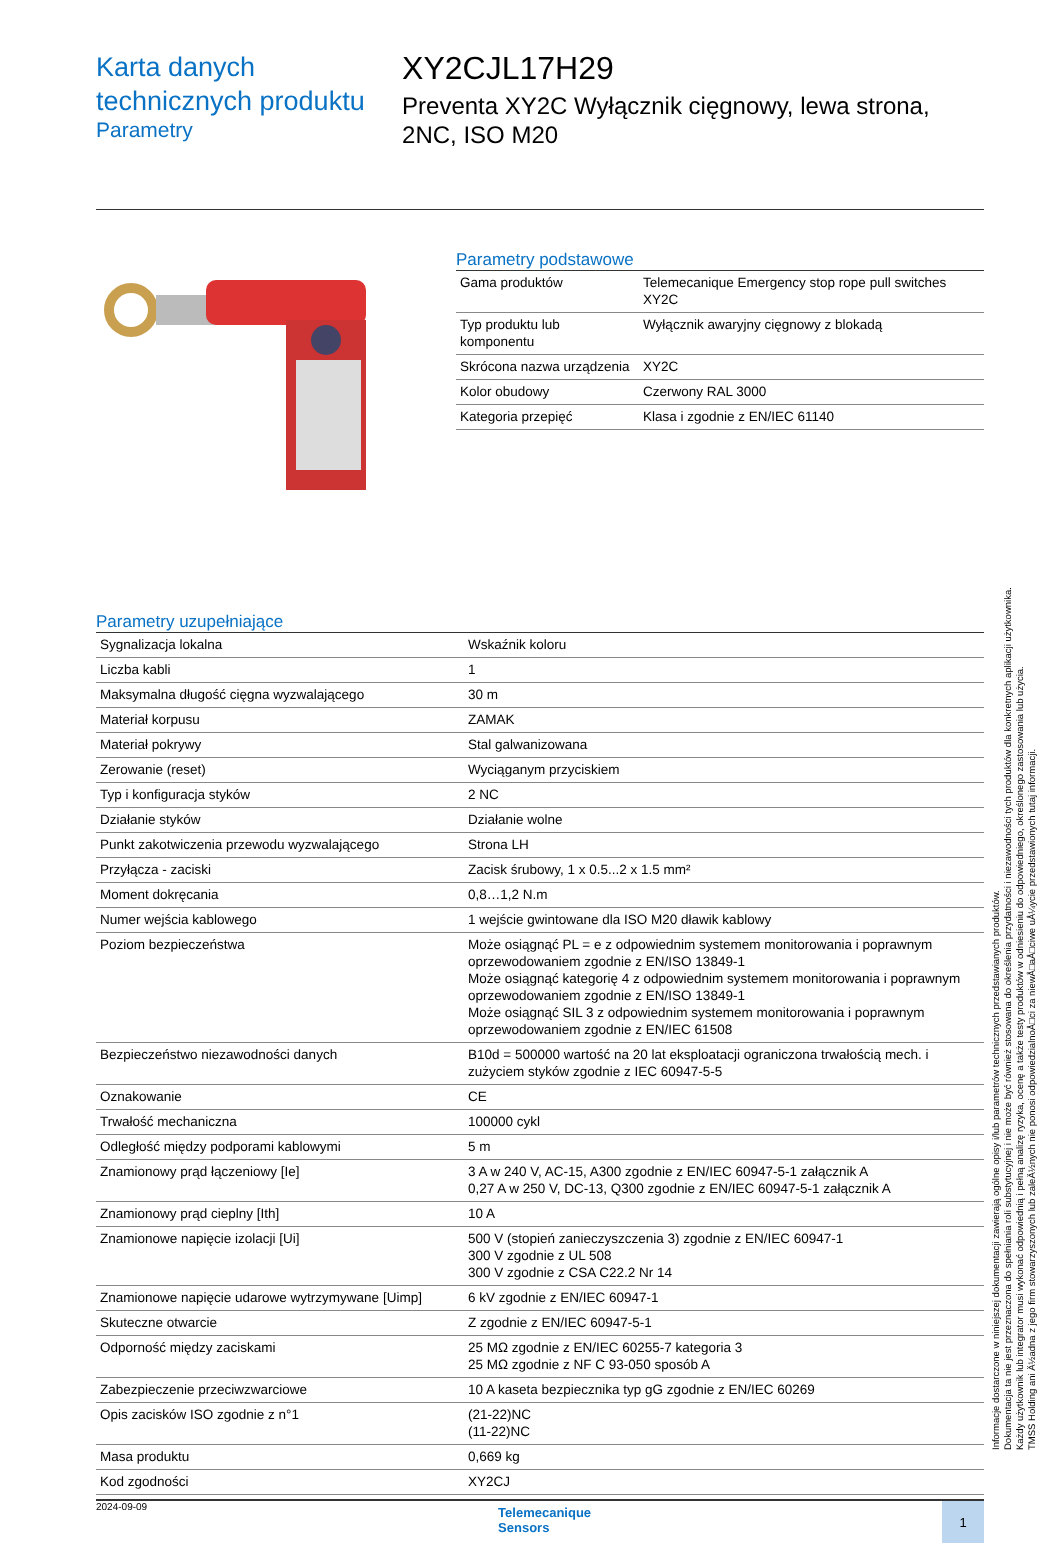Karta danych technicznych produktu
Parametry
XY2CJL17H29
Preventa XY2C Wyłącznik cięgnowy, lewa strona, 2NC, ISO M20
Parametry podstawowe
| Gama produktów | Telemecanique Emergency stop rope pull switches XY2C |
| Typ produktu lub komponentu | Wyłącznik awaryjny cięgnowy z blokadą |
| Skrócona nazwa urządzenia | XY2C |
| Kolor obudowy | Czerwony RAL 3000 |
| Kategoria przepięć | Klasa i zgodnie z EN/IEC 61140 |
Parametry uzupełniające
| Sygnalizacja lokalna | Wskaźnik koloru |
| Liczba kabli | 1 |
| Maksymalna długość cięgna wyzwalającego | 30 m |
| Materiał korpusu | ZAMAK |
| Materiał pokrywy | Stal galwanizowana |
| Zerowanie (reset) | Wyciąganym przyciskiem |
| Typ i konfiguracja styków | 2 NC |
| Działanie styków | Działanie wolne |
| Punkt zakotwiczenia przewodu wyzwalającego | Strona LH |
| Przyłącza - zaciski | Zacisk śrubowy, 1 x 0.5...2 x 1.5 mm² |
| Moment dokręcania | 0,8…1,2 N.m |
| Numer wejścia kablowego | 1 wejście gwintowane dla ISO M20 dławik kablowy |
| Poziom bezpieczeństwa | Może osiągnąć PL = e z odpowiednim systemem monitorowania i poprawnym oprzewodowaniem zgodnie z EN/ISO 13849-1 Może osiągnąć kategorię 4 z odpowiednim systemem monitorowania i poprawnym oprzewodowaniem zgodnie z EN/ISO 13849-1 Może osiągnąć SIL 3 z odpowiednim systemem monitorowania i poprawnym oprzewodowaniem zgodnie z EN/IEC 61508 |
| Bezpieczeństwo niezawodności danych | B10d = 500000 wartość na 20 lat eksploatacji ograniczona trwałością mech. i zużyciem styków zgodnie z IEC 60947-5-5 |
| Oznakowanie | CE |
| Trwałość mechaniczna | 100000 cykl |
| Odległość między podporami kablowymi | 5 m |
| Znamionowy prąd łączeniowy [Ie] | 3 A w 240 V, AC-15, A300 zgodnie z EN/IEC 60947-5-1 załącznik A 0,27 A w 250 V, DC-13, Q300 zgodnie z EN/IEC 60947-5-1 załącznik A |
| Znamionowy prąd cieplny [Ith] | 10 A |
| Znamionowe napięcie izolacji [Ui] | 500 V (stopień zanieczyszczenia 3) zgodnie z EN/IEC 60947-1 300 V zgodnie z UL 508 300 V zgodnie z CSA C22.2 Nr 14 |
| Znamionowe napięcie udarowe wytrzymywane [Uimp] | 6 kV zgodnie z EN/IEC 60947-1 |
| Skuteczne otwarcie | Z zgodnie z EN/IEC 60947-5-1 |
| Odporność między zaciskami | 25 MΩ zgodnie z EN/IEC 60255-7 kategoria 3 25 MΩ zgodnie z NF C 93-050 sposób A |
| Zabezpieczenie przeciwzwarciowe | 10 A kaseta bezpiecznika typ gG zgodnie z EN/IEC 60269 |
| Opis zacisków ISO zgodnie z n°1 | (21-22)NC (11-22)NC |
| Masa produktu | 0,669 kg |
| Kod zgodności | XY2CJ |
2024-09-09 Telemecanique
Sensors 1
Informacje dostarczone w niniejszej dokumentacji zawierają ogólne opisy i/lub parametrów technicznych przedstawianych produktów.
Dokumentacja ta nie jest przeznaczona do spełniania roli substytucyjnej i nie może być również stosowana do określenia przydatności i niezawodności tych produktów dla konkretnych aplikacji użytkownika.
Każdy użytkownik lub integrator musi wykonać odpowiednią i pełną analizę ryzyka, ocenę a także testy produktów w odniesieniu do odpowiedniego, określonego zastosowania lub użycia.
TMSS Holding ani Ä½adna z jego firm stowarzyszonych lub zaleÄ½nych nie ponosi odpowiedzialnoÅ□ci za niewÅ□aÅ□ciwe uÅ¼ycie przedstawionych tutaj informacji.